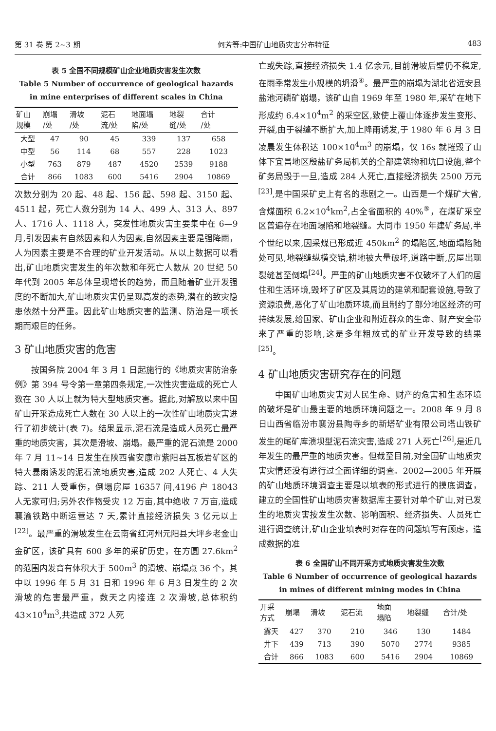第 31 卷 第 2~3 期 何芳等:中国矿山地质灾害分布特征 483
表 5 全国不同规模矿山企业地质灾害发生次数
Table 5 Number of occurrence of geological hazards
in mine enterprises of different scales in China
| 矿山 规模 | 崩塌 /处 | 滑坡 /处 | 泥石 流/处 | 地面塌 陷/处 | 地裂 缝/处 | 合计 /处 |
| --- | --- | --- | --- | --- | --- | --- |
| 大型 | 47 | 90 | 45 | 339 | 137 | 658 |
| 中型 | 56 | 114 | 68 | 557 | 228 | 1023 |
| 小型 | 763 | 879 | 487 | 4520 | 2539 | 9188 |
| 合计 | 866 | 1083 | 600 | 5416 | 2904 | 10869 |
次数分别为 20 起、48 起、156 起、598 起、3150 起、4511 起，死亡人数分别为 14 人、499 人、313 人、897 人、1716 人、1118 人，突发性地质灾害主要集中在 6—9 月,引发因素有自然因素和人为因素,自然因素主要是强降雨，人为因素主要是不合理的矿业开发活动。从以上数据可以看出,矿山地质灾害发生的年次数和年死亡人数从 20 世纪 50 年代到 2005 年总体呈现增长的趋势，而且随着矿业开发强度的不断加大,矿山地质灾害仍呈现高发的态势,潜在的致灾隐患依然十分严重。因此矿山地质灾害的监测、防治是一项长期而艰巨的任务。
3 矿山地质灾害的危害
按国务院 2004 年 3 月 1 日起施行的《地质灾害防治条例》第 394 号令第一章第四条规定,一次性灾害造成的死亡人数在 30 人以上就为特大型地质灾害。据此,对解放以来中国矿山开采造成死亡人数在 30 人以上的一次性矿山地质灾害进行了初步统计(表 7)。结果显示,泥石流是造成人员死亡最严重的地质灾害，其次是滑坡、崩塌。最严重的泥石流是 2000 年 7 月 11~14 日发生在陕西省安康市紫阳县瓦板岩矿区的特大暴雨诱发的泥石流地质灾害,造成 202 人死亡、4 人失踪、211 人受重伤，倒塌房屋 16357 间,4196 户 18043 人无家可归;另外农作物受灾 12 万亩,其中绝收 7 万亩,造成襄渝铁路中断运营达 7 天,累计直接经济损失 3 亿元以上<sup>[22]</sup>。最严重的滑坡发生在云南省红河州元阳县大坪乡老金山金矿区，该矿具有 600 多年的采矿历史，在方圆 27.6km<sup>2</sup> 的范围内发育有体积大于 500m<sup>3</sup> 的滑坡、崩塌点 36 个，其中以 1996 年 5 月 31 日和 1996 年 6 月3 日发生的 2 次滑坡的危害最严重，数天之内接连 2 次滑坡,总体积约 43×10<sup>4</sup>m<sup>3</sup>,共造成 372 人死
亡或失踪,直接经济损失 1.4 亿余元,目前滑坡后壁仍不稳定,在雨季常发生小规模的坍滑<sup>④</sup>。最严重的崩塌为湖北省远安县盐池河磷矿崩塌，该矿山自 1969 年至 1980 年,采矿在地下形成约 6.4×10<sup>4</sup>m<sup>2</sup> 的采空区,致使上覆山体逐步发生变形、开裂,由于裂缝不断扩大,加上降雨诱发,于 1980 年 6 月 3 日凌晨发生体积达 100×10<sup>4</sup>m<sup>3</sup> 的崩塌，仅 16s 就摧毁了山体下宜昌地区殷盐矿务局机关的全部建筑物和坑口设施,整个矿务局毁于一旦,造成 284 人死亡,直接经济损失 2500 万元<sup>[23]</sup>,是中国采矿史上有名的悲剧之一。山西是一个煤矿大省,含煤面积 6.2×10<sup>4</sup>km<sup>2</sup>,占全省面积的 40%<sup>⑤</sup>，在煤矿采空区普遍存在地面塌陷和地裂缝。大同市 1950 年建矿务局,半个世纪以来,因采煤已形成近 450km<sup>2</sup> 的塌陷区,地面塌陷随处可见,地裂缝纵横交错,耕地被大量破坏,道路中断,房屋出现裂缝甚至倒塌<sup>[24]</sup>。严重的矿山地质灾害不仅破坏了人们的居住和生活环境,毁坏了矿区及其周边的建筑和配套设施,导致了资源浪费,恶化了矿山地质环境,而且制约了部分地区经济的可持续发展,给国家、矿山企业和附近群众的生命、财产安全带来了严重的影响,这是多年粗放式的矿业开发导致的结果<sup>[25]</sup>。
4 矿山地质灾害研究存在的问题
中国矿山地质灾害对人民生命、财产的危害和生态环境的破坏是矿山最主要的地质环境问题之一。2008 年 9 月 8 日山西省临汾市襄汾县陶寺乡的新塔矿业有限公司塔山铁矿发生的尾矿库溃坝型泥石流灾害,造成 271 人死亡<sup>[26]</sup>,是近几年发生的最严重的地质灾害。但截至目前,对全国矿山地质灾害灾情还没有进行过全面详细的调查。2002—2005 年开展的矿山地质环境调查主要是以填表的形式进行的摸底调查，建立的全国性矿山地质灾害数据库主要针对单个矿山,对已发生的地质灾害按发生次数、影响面积、经济损失、人员死亡进行调查统计,矿山企业填表时对存在的问题填写有顾虑，造成数据的准
表 6 全国矿山不同开采方式地质灾害发生次数
Table 6 Number of occurrence of geological hazards
in mines of different mining modes in China
| 开采 方式 | 崩塌 | 滑坡 | 泥石流 | 地面 塌陷 | 地裂缝 | 合计/处 |
| --- | --- | --- | --- | --- | --- | --- |
| 露天 | 427 | 370 | 210 | 346 | 130 | 1484 |
| 井下 | 439 | 713 | 390 | 5070 | 2774 | 9385 |
| 合计 | 866 | 1083 | 600 | 5416 | 2904 | 10869 |